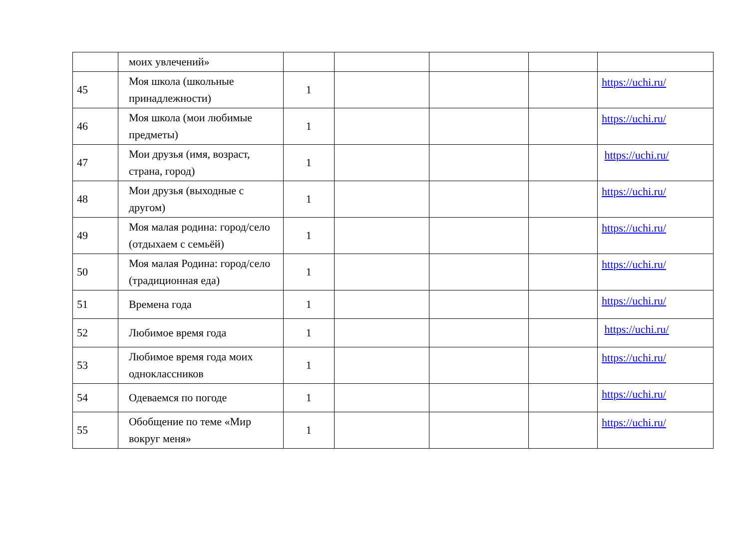| | моих увлечений» | | | | | |
| 45 | Моя школа (школьные принадлежности) | 1 | | | | https://uchi.ru/ |
| 46 | Моя школа (мои любимые предметы) | 1 | | | | https://uchi.ru/ |
| 47 | Мои друзья (имя, возраст, страна, город) | 1 | | | | https://uchi.ru/ |
| 48 | Мои друзья (выходные с другом) | 1 | | | | https://uchi.ru/ |
| 49 | Моя малая родина: город/село (отдыхаем с семьёй) | 1 | | | | https://uchi.ru/ |
| 50 | Моя малая Родина: город/село (традиционная еда) | 1 | | | | https://uchi.ru/ |
| 51 | Времена года | 1 | | | | https://uchi.ru/ |
| 52 | Любимое время года | 1 | | | | https://uchi.ru/ |
| 53 | Любимое время года моих одноклассников | 1 | | | | https://uchi.ru/ |
| 54 | Одеваемся по погоде | 1 | | | | https://uchi.ru/ |
| 55 | Обобщение по теме «Мир вокруг меня» | 1 | | | | https://uchi.ru/ |